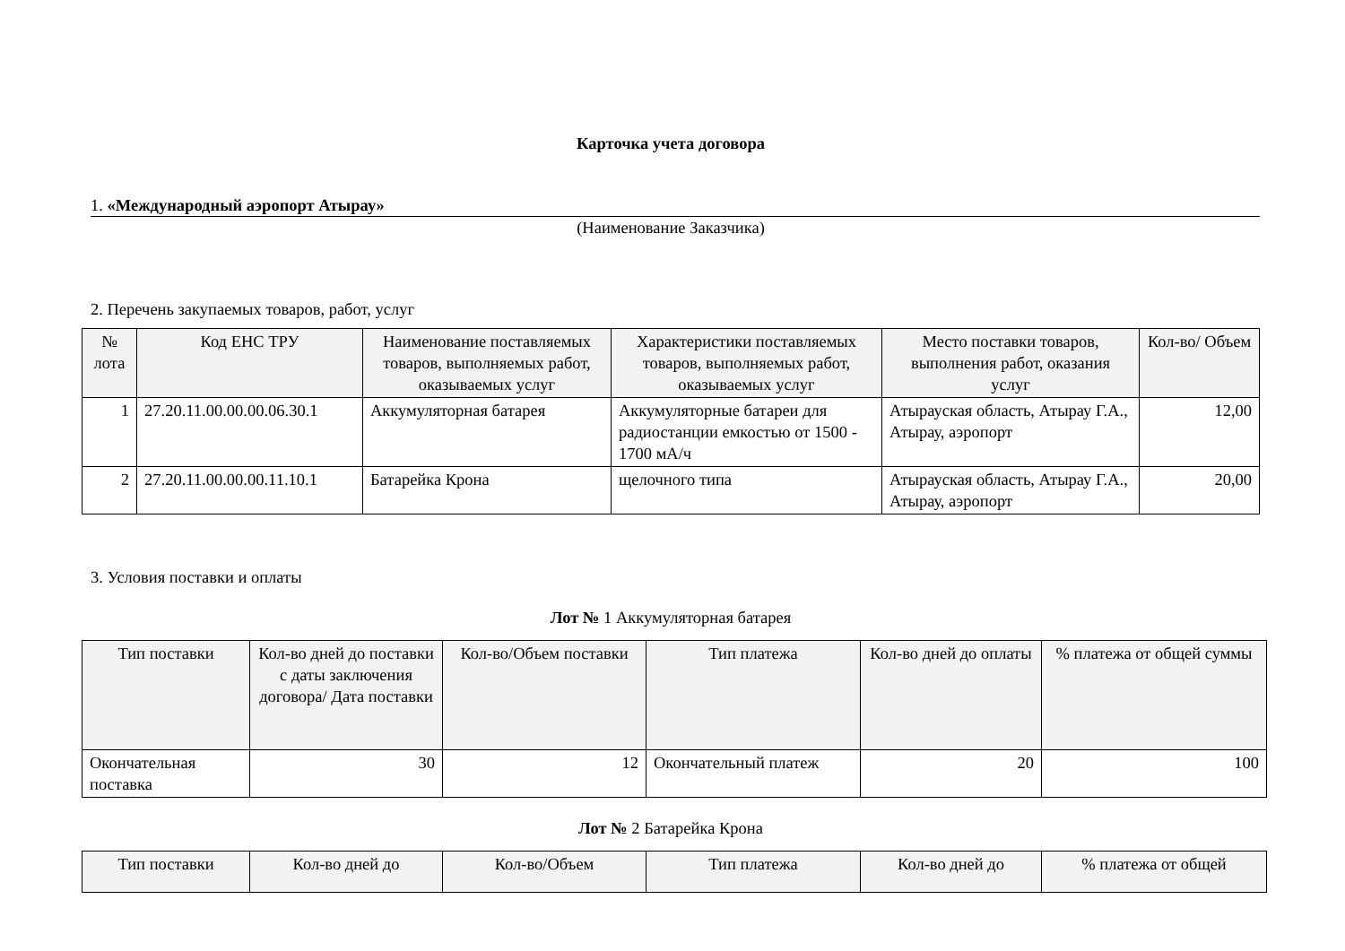Карточка учета договора
1. «Международный аэропорт Атырау»
(Наименование Заказчика)
2. Перечень закупаемых товаров, работ, услуг
| № лота | Код ЕНС ТРУ | Наименование поставляемых товаров, выполняемых работ, оказываемых услуг | Характеристики поставляемых товаров, выполняемых работ, оказываемых услуг | Место поставки товаров, выполнения работ, оказания услуг | Кол-во/ Объем |
| --- | --- | --- | --- | --- | --- |
| 1 | 27.20.11.00.00.00.06.30.1 | Аккумуляторная батарея | Аккумуляторные батареи для радиостанции емкостью от 1500 - 1700 мА/ч | Атырауская область, Атырау Г.А., Атырау, аэропорт | 12,00 |
| 2 | 27.20.11.00.00.00.11.10.1 | Батарейка Крона | щелочного типа | Атырауская область, Атырау Г.А., Атырау, аэропорт | 20,00 |
3. Условия поставки и оплаты
Лот № 1 Аккумуляторная батарея
| Тип поставки | Кол-во дней до поставки с даты заключения договора/ Дата поставки | Кол-во/Объем поставки | Тип платежа | Кол-во дней до оплаты | % платежа от общей суммы |
| --- | --- | --- | --- | --- | --- |
| Окончательная поставка | 30 | 12 | Окончательный платеж | 20 | 100 |
Лот № 2 Батарейка Крона
| Тип поставки | Кол-во дней до | Кол-во/Объем | Тип платежа | Кол-во дней до | % платежа от общей |
| --- | --- | --- | --- | --- | --- |